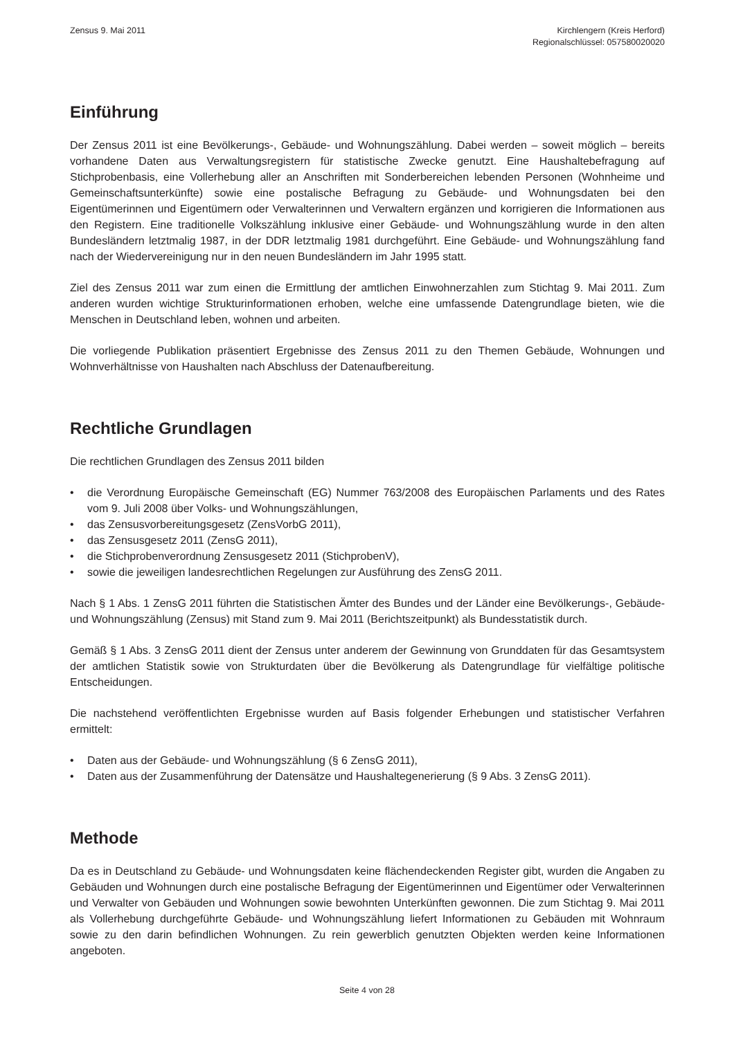Zensus 9. Mai 2011 Kirchlengern (Kreis Herford)
Regionalschlüssel: 057580020020
Einführung
Der Zensus 2011 ist eine Bevölkerungs-, Gebäude- und Wohnungszählung. Dabei werden – soweit möglich – bereits vorhandene Daten aus Verwaltungsregistern für statistische Zwecke genutzt. Eine Haushaltebefragung auf Stichprobenbasis, eine Vollerhebung aller an Anschriften mit Sonderbereichen lebenden Personen (Wohnheime und Gemeinschaftsunterkünfte) sowie eine postalische Befragung zu Gebäude- und Wohnungsdaten bei den Eigentümerinnen und Eigentümern oder Verwalterinnen und Verwaltern ergänzen und korrigieren die Informationen aus den Registern. Eine traditionelle Volkszählung inklusive einer Gebäude- und Wohnungszählung wurde in den alten Bundesländern letztmalig 1987, in der DDR letztmalig 1981 durchgeführt. Eine Gebäude- und Wohnungszählung fand nach der Wiedervereinigung nur in den neuen Bundesländern im Jahr 1995 statt.
Ziel des Zensus 2011 war zum einen die Ermittlung der amtlichen Einwohnerzahlen zum Stichtag 9. Mai 2011. Zum anderen wurden wichtige Strukturinformationen erhoben, welche eine umfassende Datengrundlage bieten, wie die Menschen in Deutschland leben, wohnen und arbeiten.
Die vorliegende Publikation präsentiert Ergebnisse des Zensus 2011 zu den Themen Gebäude, Wohnungen und Wohnverhältnisse von Haushalten nach Abschluss der Datenaufbereitung.
Rechtliche Grundlagen
Die rechtlichen Grundlagen des Zensus 2011 bilden
• die Verordnung Europäische Gemeinschaft (EG) Nummer 763/2008 des Europäischen Parlaments und des Rates vom 9. Juli 2008 über Volks- und Wohnungszählungen,
• das Zensusvorbereitungsgesetz (ZensVorbG 2011),
• das Zensusgesetz 2011 (ZensG 2011),
• die Stichprobenverordnung Zensusgesetz 2011 (StichprobenV),
• sowie die jeweiligen landesrechtlichen Regelungen zur Ausführung des ZensG 2011.
Nach § 1 Abs. 1 ZensG 2011 führten die Statistischen Ämter des Bundes und der Länder eine Bevölkerungs-, Gebäude- und Wohnungszählung (Zensus) mit Stand zum 9. Mai 2011 (Berichtszeitpunkt) als Bundesstatistik durch.
Gemäß § 1 Abs. 3 ZensG 2011 dient der Zensus unter anderem der Gewinnung von Grunddaten für das Gesamtsystem der amtlichen Statistik sowie von Strukturdaten über die Bevölkerung als Datengrundlage für vielfältige politische Entscheidungen.
Die nachstehend veröffentlichten Ergebnisse wurden auf Basis folgender Erhebungen und statistischer Verfahren ermittelt:
• Daten aus der Gebäude- und Wohnungszählung (§ 6 ZensG 2011),
• Daten aus der Zusammenführung der Datensätze und Haushaltegenerierung (§ 9 Abs. 3 ZensG 2011).
Methode
Da es in Deutschland zu Gebäude- und Wohnungsdaten keine flächendeckenden Register gibt, wurden die Angaben zu Gebäuden und Wohnungen durch eine postalische Befragung der Eigentümerinnen und Eigentümer oder Verwalterinnen und Verwalter von Gebäuden und Wohnungen sowie bewohnten Unterkünften gewonnen. Die zum Stichtag 9. Mai 2011 als Vollerhebung durchgeführte Gebäude- und Wohnungszählung liefert Informationen zu Gebäuden mit Wohnraum sowie zu den darin befindlichen Wohnungen. Zu rein gewerblich genutzten Objekten werden keine Informationen angeboten.
Seite 4 von 28